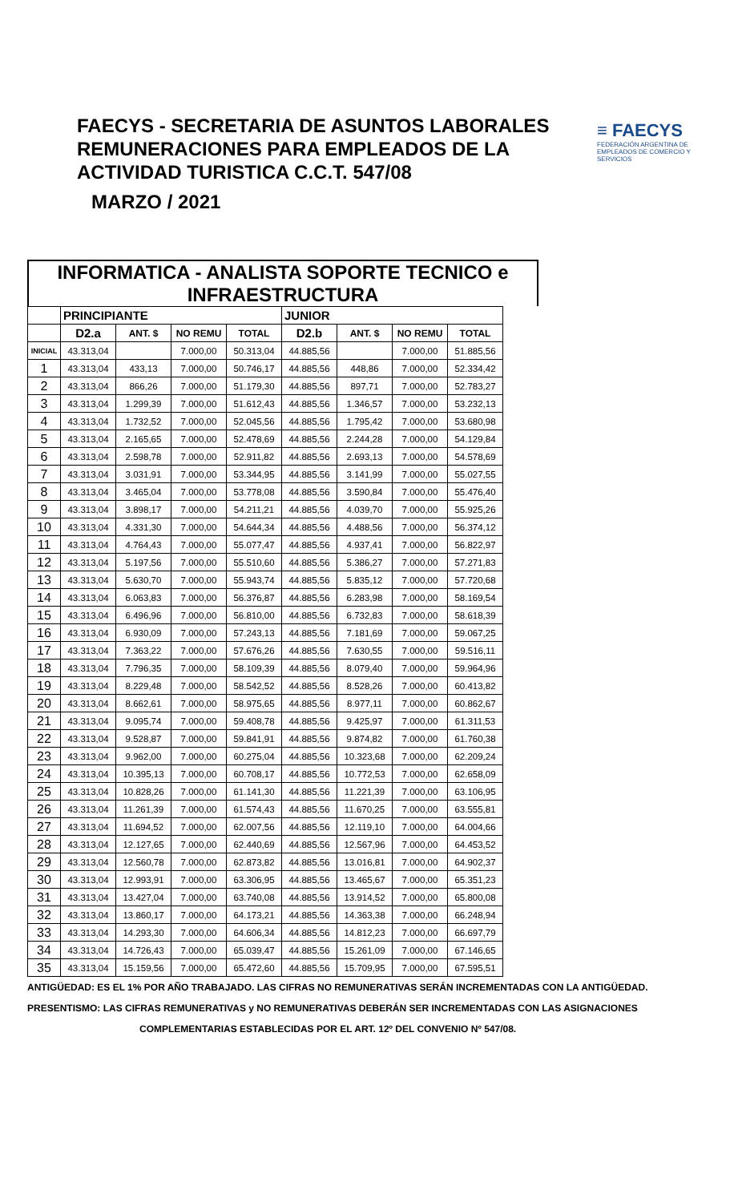FAECYS - SECRETARIA DE ASUNTOS LABORALES
REMUNERACIONES PARA EMPLEADOS DE LA
ACTIVIDAD TURISTICA C.C.T. 547/08
MARZO / 2021
≡ FAECYS
FEDERACIÓN ARGENTINA DE EMPLEADOS DE COMERCIO Y SERVICIOS
INFORMATICA - ANALISTA SOPORTE TECNICO e
INFRAESTRUCTURA
| | PRINCIPIANTE | | | | JUNIOR | | | |
| --- | --- | --- | --- | --- | --- | --- | --- | --- |
| | D2.a | ANT. $ | NO REMU | TOTAL | D2.b | ANT. $ | NO REMU | TOTAL |
| INICIAL | 43.313,04 | | 7.000,00 | 50.313,04 | 44.885,56 | | 7.000,00 | 51.885,56 |
| 1 | 43.313,04 | 433,13 | 7.000,00 | 50.746,17 | 44.885,56 | 448,86 | 7.000,00 | 52.334,42 |
| 2 | 43.313,04 | 866,26 | 7.000,00 | 51.179,30 | 44.885,56 | 897,71 | 7.000,00 | 52.783,27 |
| 3 | 43.313,04 | 1.299,39 | 7.000,00 | 51.612,43 | 44.885,56 | 1.346,57 | 7.000,00 | 53.232,13 |
| 4 | 43.313,04 | 1.732,52 | 7.000,00 | 52.045,56 | 44.885,56 | 1.795,42 | 7.000,00 | 53.680,98 |
| 5 | 43.313,04 | 2.165,65 | 7.000,00 | 52.478,69 | 44.885,56 | 2.244,28 | 7.000,00 | 54.129,84 |
| 6 | 43.313,04 | 2.598,78 | 7.000,00 | 52.911,82 | 44.885,56 | 2.693,13 | 7.000,00 | 54.578,69 |
| 7 | 43.313,04 | 3.031,91 | 7.000,00 | 53.344,95 | 44.885,56 | 3.141,99 | 7.000,00 | 55.027,55 |
| 8 | 43.313,04 | 3.465,04 | 7.000,00 | 53.778,08 | 44.885,56 | 3.590,84 | 7.000,00 | 55.476,40 |
| 9 | 43.313,04 | 3.898,17 | 7.000,00 | 54.211,21 | 44.885,56 | 4.039,70 | 7.000,00 | 55.925,26 |
| 10 | 43.313,04 | 4.331,30 | 7.000,00 | 54.644,34 | 44.885,56 | 4.488,56 | 7.000,00 | 56.374,12 |
| 11 | 43.313,04 | 4.764,43 | 7.000,00 | 55.077,47 | 44.885,56 | 4.937,41 | 7.000,00 | 56.822,97 |
| 12 | 43.313,04 | 5.197,56 | 7.000,00 | 55.510,60 | 44.885,56 | 5.386,27 | 7.000,00 | 57.271,83 |
| 13 | 43.313,04 | 5.630,70 | 7.000,00 | 55.943,74 | 44.885,56 | 5.835,12 | 7.000,00 | 57.720,68 |
| 14 | 43.313,04 | 6.063,83 | 7.000,00 | 56.376,87 | 44.885,56 | 6.283,98 | 7.000,00 | 58.169,54 |
| 15 | 43.313,04 | 6.496,96 | 7.000,00 | 56.810,00 | 44.885,56 | 6.732,83 | 7.000,00 | 58.618,39 |
| 16 | 43.313,04 | 6.930,09 | 7.000,00 | 57.243,13 | 44.885,56 | 7.181,69 | 7.000,00 | 59.067,25 |
| 17 | 43.313,04 | 7.363,22 | 7.000,00 | 57.676,26 | 44.885,56 | 7.630,55 | 7.000,00 | 59.516,11 |
| 18 | 43.313,04 | 7.796,35 | 7.000,00 | 58.109,39 | 44.885,56 | 8.079,40 | 7.000,00 | 59.964,96 |
| 19 | 43.313,04 | 8.229,48 | 7.000,00 | 58.542,52 | 44.885,56 | 8.528,26 | 7.000,00 | 60.413,82 |
| 20 | 43.313,04 | 8.662,61 | 7.000,00 | 58.975,65 | 44.885,56 | 8.977,11 | 7.000,00 | 60.862,67 |
| 21 | 43.313,04 | 9.095,74 | 7.000,00 | 59.408,78 | 44.885,56 | 9.425,97 | 7.000,00 | 61.311,53 |
| 22 | 43.313,04 | 9.528,87 | 7.000,00 | 59.841,91 | 44.885,56 | 9.874,82 | 7.000,00 | 61.760,38 |
| 23 | 43.313,04 | 9.962,00 | 7.000,00 | 60.275,04 | 44.885,56 | 10.323,68 | 7.000,00 | 62.209,24 |
| 24 | 43.313,04 | 10.395,13 | 7.000,00 | 60.708,17 | 44.885,56 | 10.772,53 | 7.000,00 | 62.658,09 |
| 25 | 43.313,04 | 10.828,26 | 7.000,00 | 61.141,30 | 44.885,56 | 11.221,39 | 7.000,00 | 63.106,95 |
| 26 | 43.313,04 | 11.261,39 | 7.000,00 | 61.574,43 | 44.885,56 | 11.670,25 | 7.000,00 | 63.555,81 |
| 27 | 43.313,04 | 11.694,52 | 7.000,00 | 62.007,56 | 44.885,56 | 12.119,10 | 7.000,00 | 64.004,66 |
| 28 | 43.313,04 | 12.127,65 | 7.000,00 | 62.440,69 | 44.885,56 | 12.567,96 | 7.000,00 | 64.453,52 |
| 29 | 43.313,04 | 12.560,78 | 7.000,00 | 62.873,82 | 44.885,56 | 13.016,81 | 7.000,00 | 64.902,37 |
| 30 | 43.313,04 | 12.993,91 | 7.000,00 | 63.306,95 | 44.885,56 | 13.465,67 | 7.000,00 | 65.351,23 |
| 31 | 43.313,04 | 13.427,04 | 7.000,00 | 63.740,08 | 44.885,56 | 13.914,52 | 7.000,00 | 65.800,08 |
| 32 | 43.313,04 | 13.860,17 | 7.000,00 | 64.173,21 | 44.885,56 | 14.363,38 | 7.000,00 | 66.248,94 |
| 33 | 43.313,04 | 14.293,30 | 7.000,00 | 64.606,34 | 44.885,56 | 14.812,23 | 7.000,00 | 66.697,79 |
| 34 | 43.313,04 | 14.726,43 | 7.000,00 | 65.039,47 | 44.885,56 | 15.261,09 | 7.000,00 | 67.146,65 |
| 35 | 43.313,04 | 15.159,56 | 7.000,00 | 65.472,60 | 44.885,56 | 15.709,95 | 7.000,00 | 67.595,51 |
ANTIGÜEDAD: ES EL 1% POR AÑO TRABAJADO. LAS CIFRAS NO REMUNERATIVAS SERÁN INCREMENTADAS CON LA ANTIGÜEDAD.
PRESENTISMO: LAS CIFRAS REMUNERATIVAS y NO REMUNERATIVAS DEBERÁN SER INCREMENTADAS CON LAS ASIGNACIONES
COMPLEMENTARIAS ESTABLECIDAS POR EL ART. 12º DEL CONVENIO Nº 547/08.